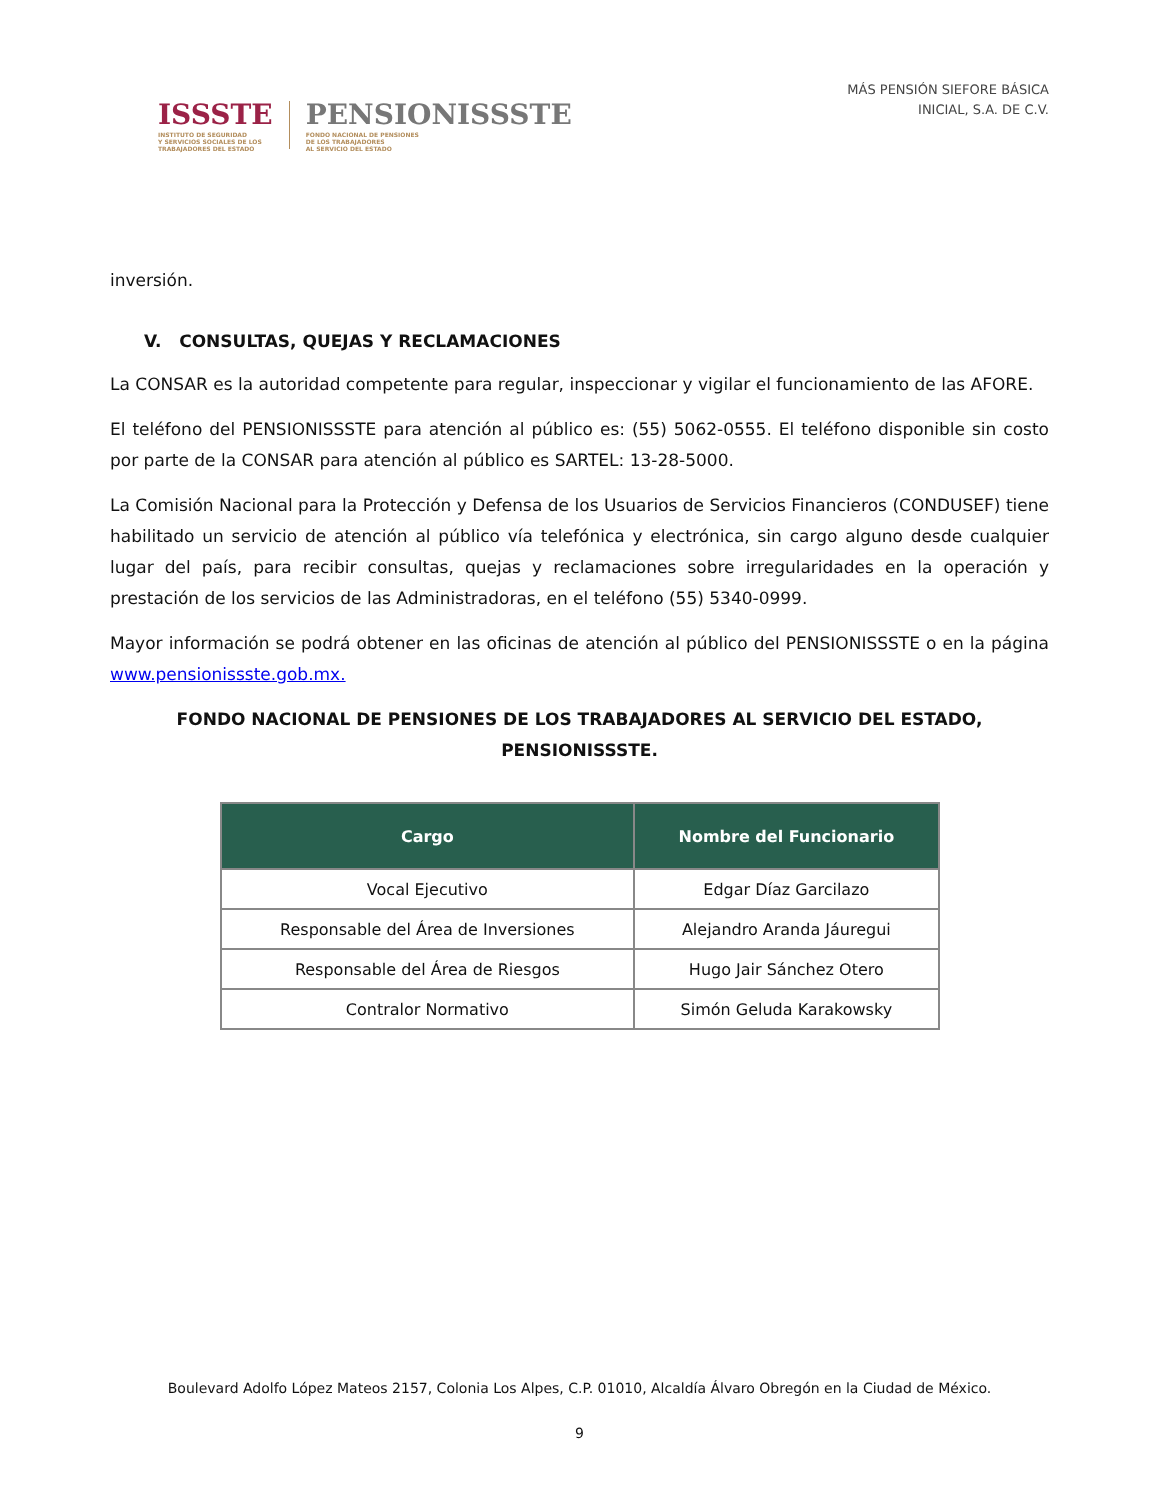ISSSTE
INSTITUTO DE SEGURIDAD
Y SERVICIOS SOCIALES DE LOS
TRABAJADORES DEL ESTADO
PENSIONISSSTE
FONDO NACIONAL DE PENSIONES
DE LOS TRABAJADORES
AL SERVICIO DEL ESTADO
MÁS PENSIÓN SIEFORE BÁSICA
INICIAL, S.A. DE C.V.
inversión.
V. CONSULTAS, QUEJAS Y RECLAMACIONES
La CONSAR es la autoridad competente para regular, inspeccionar y vigilar el funcionamiento de las AFORE.
El teléfono del PENSIONISSSTE para atención al público es: (55) 5062-0555. El teléfono disponible sin costo por parte de la CONSAR para atención al público es SARTEL: 13-28-5000.
La Comisión Nacional para la Protección y Defensa de los Usuarios de Servicios Financieros (CONDUSEF) tiene habilitado un servicio de atención al público vía telefónica y electrónica, sin cargo alguno desde cualquier lugar del país, para recibir consultas, quejas y reclamaciones sobre irregularidades en la operación y prestación de los servicios de las Administradoras, en el teléfono (55) 5340-0999.
Mayor información se podrá obtener en las oficinas de atención al público del PENSIONISSSTE o en la página www.pensionissste.gob.mx.
FONDO NACIONAL DE PENSIONES DE LOS TRABAJADORES AL SERVICIO DEL ESTADO,
PENSIONISSSTE.
| Cargo | Nombre del Funcionario |
| --- | --- |
| Vocal Ejecutivo | Edgar Díaz Garcilazo |
| Responsable del Área de Inversiones | Alejandro Aranda Jáuregui |
| Responsable del Área de Riesgos | Hugo Jair Sánchez Otero |
| Contralor Normativo | Simón Geluda Karakowsky |
Boulevard Adolfo López Mateos 2157, Colonia Los Alpes, C.P. 01010, Alcaldía Álvaro Obregón en la Ciudad de México.
9